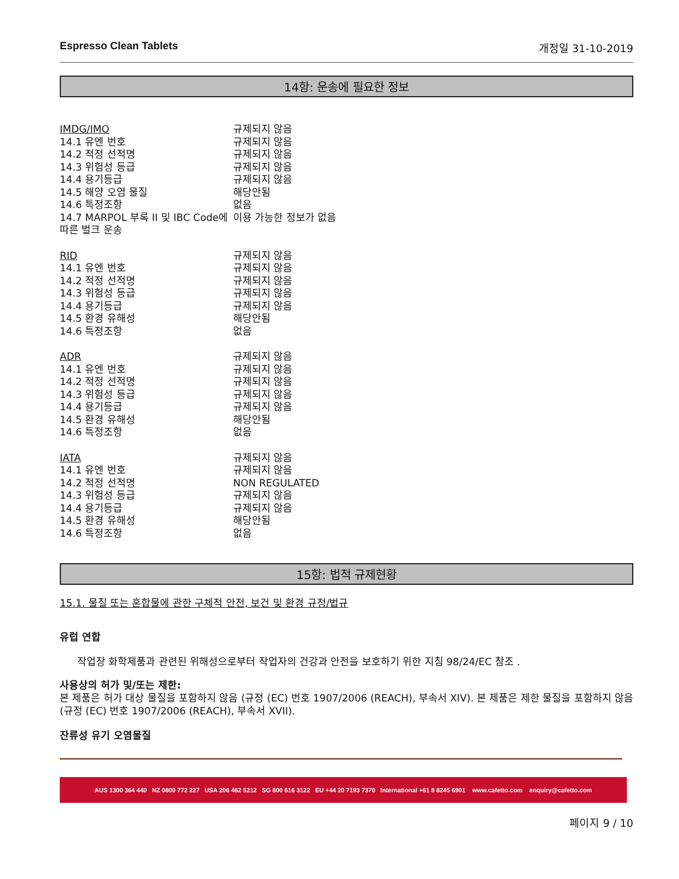Espresso Clean Tablets 개정일 31-10-2019
14항: 운송에 필요한 정보
| IMDG/IMO | 규제되지 않음 |
| 14.1 유엔 번호 | 규제되지 않음 |
| 14.2 적정 선적명 | 규제되지 않음 |
| 14.3 위험성 등급 | 규제되지 않음 |
| 14.4 용기등급 | 규제되지 않음 |
| 14.5 해양 오염 물질 | 해당안됨 |
| 14.6 특정조항 | 없음 |
| 14.7 MARPOL 부록 II 및 IBC Code에 따른 벌크 운송 | 이용 가능한 정보가 없음 |
| RID | 규제되지 않음 |
| 14.1 유엔 번호 | 규제되지 않음 |
| 14.2 적정 선적명 | 규제되지 않음 |
| 14.3 위험성 등급 | 규제되지 않음 |
| 14.4 용기등급 | 규제되지 않음 |
| 14.5 환경 유해성 | 해당안됨 |
| 14.6 특정조항 | 없음 |
| ADR | 규제되지 않음 |
| 14.1 유엔 번호 | 규제되지 않음 |
| 14.2 적정 선적명 | 규제되지 않음 |
| 14.3 위험성 등급 | 규제되지 않음 |
| 14.4 용기등급 | 규제되지 않음 |
| 14.5 환경 유해성 | 해당안됨 |
| 14.6 특정조항 | 없음 |
| IATA | 규제되지 않음 |
| 14.1 유엔 번호 | 규제되지 않음 |
| 14.2 적정 선적명 | NON REGULATED |
| 14.3 위험성 등급 | 규제되지 않음 |
| 14.4 용기등급 | 규제되지 않음 |
| 14.5 환경 유해성 | 해당안됨 |
| 14.6 특정조항 | 없음 |
15항: 법적 규제현황
15.1. 물질 또는 혼합물에 관한 구체적 안전, 보건 및 환경 규정/법규
유럽 연합
작업장 화학제품과 관련된 위해성으로부터 작업자의 건강과 안전을 보호하기 위한 지침 98/24/EC 참조 .
사용상의 허가 및/또는 제한:
본 제품은 허가 대상 물질을 포함하지 않음 (규정 (EC) 번호 1907/2006 (REACH), 부속서 XIV). 본 제품은 제한 물질을 포함하지 않음 (규정 (EC) 번호 1907/2006 (REACH), 부속서 XVII).
잔류성 유기 오염물질
AUS 1300 364 440 NZ 0800 772 227 USA 206 462 5212 SG 800 616 3122 EU +44 20 7193 7370 International +61 8 8245 6901 www.cafetto.com enquiry@cafetto.com
페이지 9 / 10